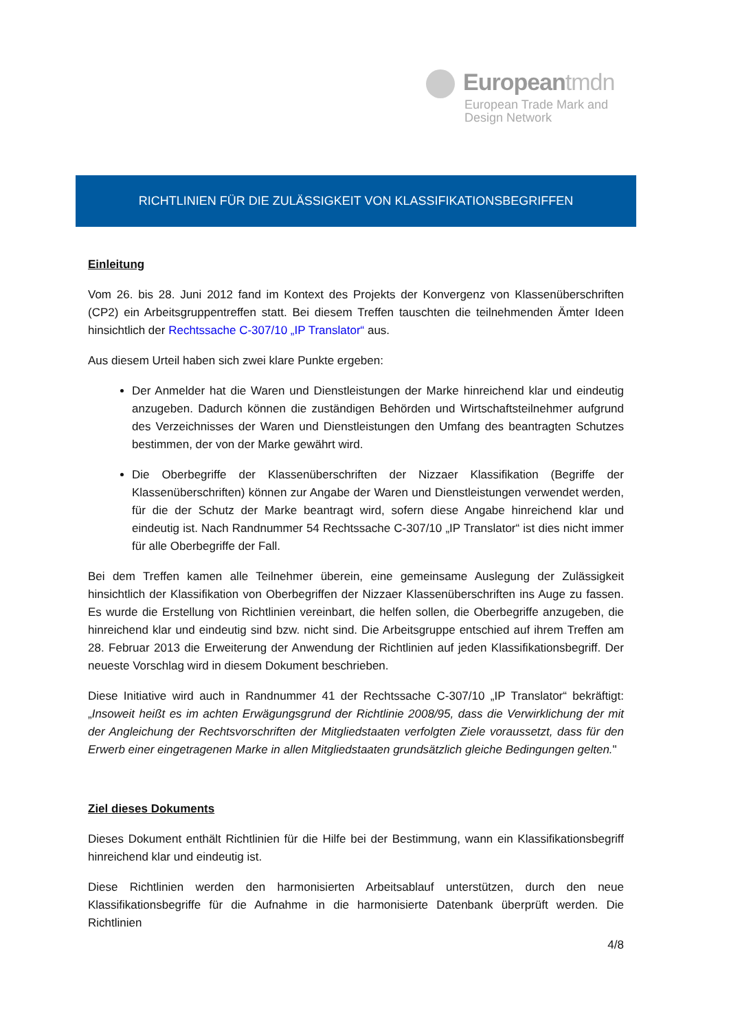Europeantmdn
European Trade Mark and
Design Network
RICHTLINIEN FÜR DIE ZULÄSSIGKEIT VON KLASSIFIKATIONSBEGRIFFEN
Einleitung
Vom 26. bis 28. Juni 2012 fand im Kontext des Projekts der Konvergenz von Klassenüberschriften (CP2) ein Arbeitsgruppentreffen statt. Bei diesem Treffen tauschten die teilnehmenden Ämter Ideen hinsichtlich der Rechtssache C-307/10 „IP Translator“ aus.
Aus diesem Urteil haben sich zwei klare Punkte ergeben:
Der Anmelder hat die Waren und Dienstleistungen der Marke hinreichend klar und eindeutig anzugeben. Dadurch können die zuständigen Behörden und Wirtschaftsteilnehmer aufgrund des Verzeichnisses der Waren und Dienstleistungen den Umfang des beantragten Schutzes bestimmen, der von der Marke gewährt wird.
Die Oberbegriffe der Klassenüberschriften der Nizzaer Klassifikation (Begriffe der Klassenüberschriften) können zur Angabe der Waren und Dienstleistungen verwendet werden, für die der Schutz der Marke beantragt wird, sofern diese Angabe hinreichend klar und eindeutig ist. Nach Randnummer 54 Rechtssache C-307/10 „IP Translator“ ist dies nicht immer für alle Oberbegriffe der Fall.
Bei dem Treffen kamen alle Teilnehmer überein, eine gemeinsame Auslegung der Zulässigkeit hinsichtlich der Klassifikation von Oberbegriffen der Nizzaer Klassenüberschriften ins Auge zu fassen. Es wurde die Erstellung von Richtlinien vereinbart, die helfen sollen, die Oberbegriffe anzugeben, die hinreichend klar und eindeutig sind bzw. nicht sind. Die Arbeitsgruppe entschied auf ihrem Treffen am 28. Februar 2013 die Erweiterung der Anwendung der Richtlinien auf jeden Klassifikationsbegriff. Der neueste Vorschlag wird in diesem Dokument beschrieben.
Diese Initiative wird auch in Randnummer 41 der Rechtssache C-307/10 „IP Translator“ bekräftigt: „Insoweit heißt es im achten Erwägungsgrund der Richtlinie 2008/95, dass die Verwirklichung der mit der Angleichung der Rechtsvorschriften der Mitgliedstaaten verfolgten Ziele voraussetzt, dass für den Erwerb einer eingetragenen Marke in allen Mitgliedstaaten grundsätzlich gleiche Bedingungen gelten."
Ziel dieses Dokuments
Dieses Dokument enthält Richtlinien für die Hilfe bei der Bestimmung, wann ein Klassifikationsbegriff hinreichend klar und eindeutig ist.
Diese Richtlinien werden den harmonisierten Arbeitsablauf unterstützen, durch den neue Klassifikationsbegriffe für die Aufnahme in die harmonisierte Datenbank überprüft werden. Die Richtlinien
4/8